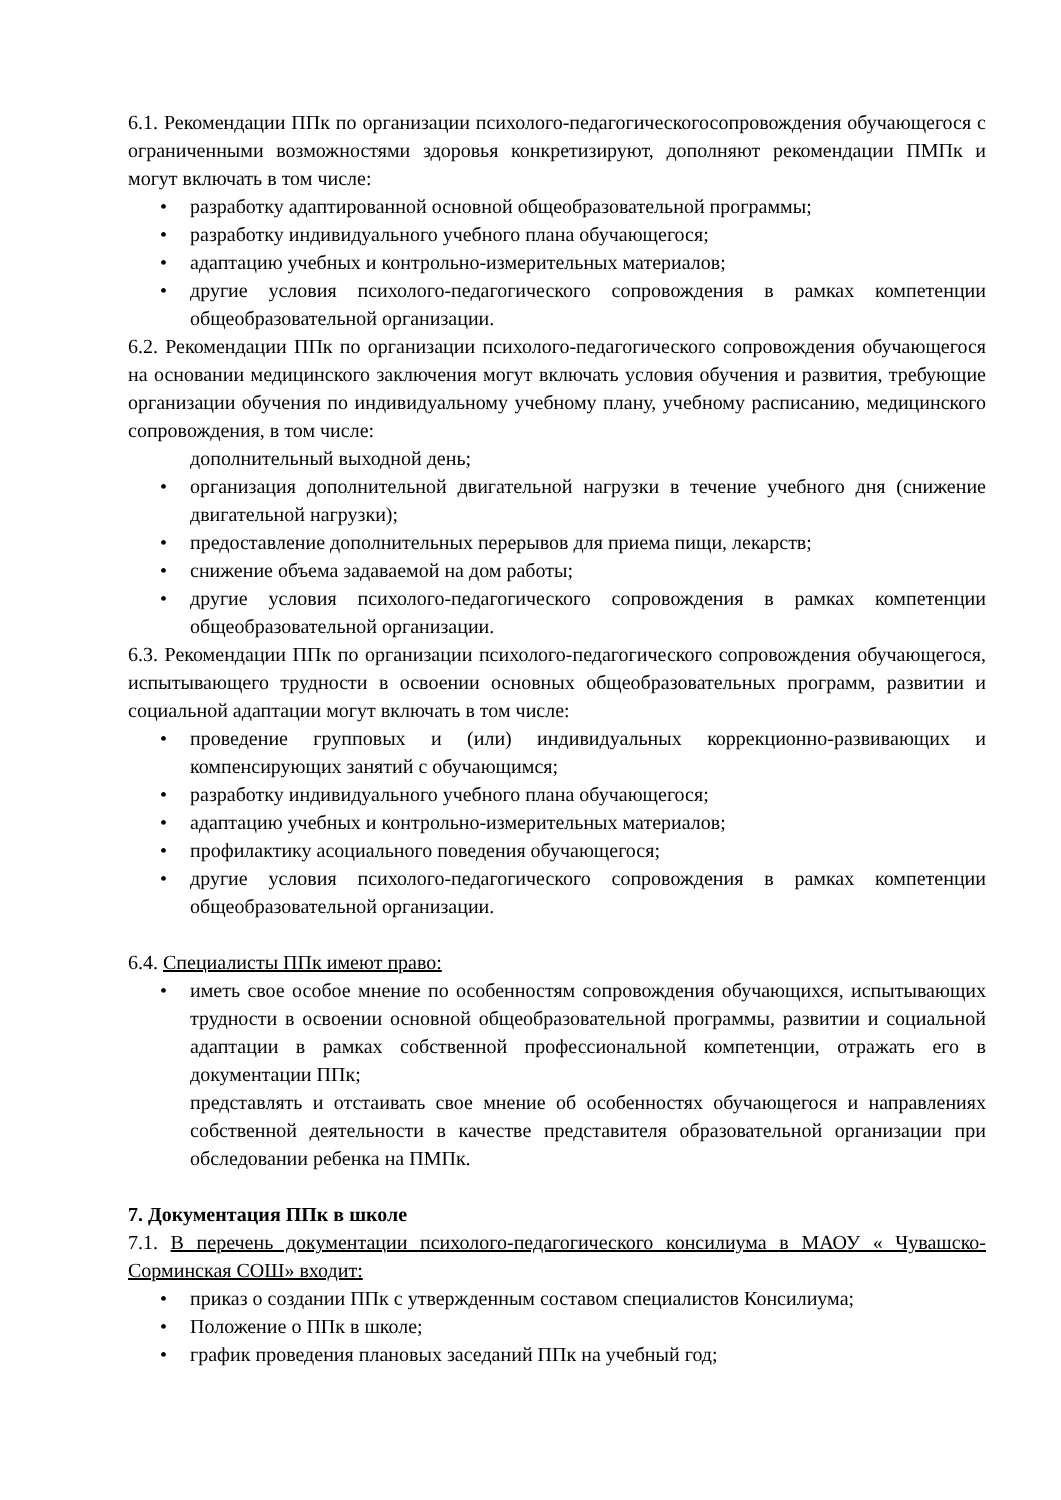6.1. Рекомендации ППк по организации психолого-педагогическогосопровождения обучающегося с ограниченными возможностями здоровья конкретизируют, дополняют рекомендации ПМПк и могут включать в том числе:
• разработку адаптированной основной общеобразовательной программы;
• разработку индивидуального учебного плана обучающегося;
• адаптацию учебных и контрольно-измерительных материалов;
• другие условия психолого-педагогического сопровождения в рамках компетенции общеобразовательной организации.
6.2. Рекомендации ППк по организации психолого-педагогического сопровождения обучающегося на основании медицинского заключения могут включать условия обучения и развития, требующие организации обучения по индивидуальному учебному плану, учебному расписанию, медицинского сопровождения, в том числе:
дополнительный выходной день;
• организация дополнительной двигательной нагрузки в течение учебного дня (снижение двигательной нагрузки);
• предоставление дополнительных перерывов для приема пищи, лекарств;
• снижение объема задаваемой на дом работы;
• другие условия психолого-педагогического сопровождения в рамках компетенции общеобразовательной организации.
6.3. Рекомендации ППк по организации психолого-педагогического сопровождения обучающегося, испытывающего трудности в освоении основных общеобразовательных программ, развитии и социальной адаптации могут включать в том числе:
• проведение групповых и (или) индивидуальных коррекционно-развивающих и компенсирующих занятий с обучающимся;
• разработку индивидуального учебного плана обучающегося;
• адаптацию учебных и контрольно-измерительных материалов;
• профилактику асоциального поведения обучающегося;
• другие условия психолого-педагогического сопровождения в рамках компетенции общеобразовательной организации.
6.4. Специалисты ППк имеют право:
• иметь свое особое мнение по особенностям сопровождения обучающихся, испытывающих трудности в освоении основной общеобразовательной программы, развитии и социальной адаптации в рамках собственной профессиональной компетенции, отражать его в документации ППк;
представлять и отстаивать свое мнение об особенностях обучающегося и направлениях собственной деятельности в качестве представителя образовательной организации при обследовании ребенка на ПМПк.
7. Документация ППк в школе
7.1. В перечень документации психолого-педагогического консилиума в МАОУ « Чувашско-Сорминская СОШ» входит:
• приказ о создании ППк с утвержденным составом специалистов Консилиума;
• Положение о ППк в школе;
• график проведения плановых заседаний ППк на учебный год;